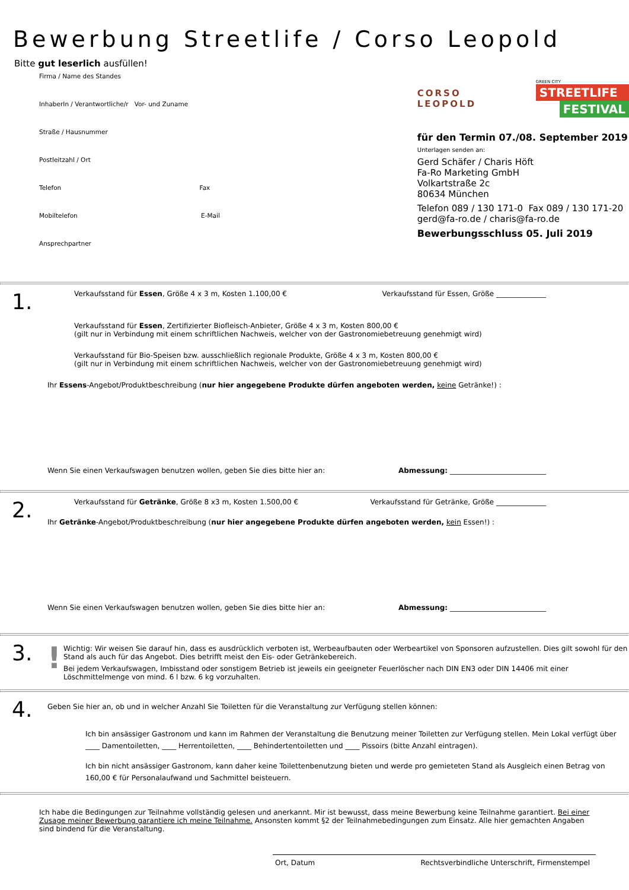Bewerbung Streetlife / Corso Leopold
Bitte gut leserlich ausfüllen!
Firma / Name des Standes
InhaberIn / Verantwortliche/r Vor- und Zuname
Straße / Hausnummer
Postleitzahl / Ort
Telefon Fax
Mobiltelefon E-Mail
Ansprechpartner
CORSO LEOPOLD
GREEN CITY
STREETLIFE
FESTIVAL
für den Termin 07./08. September 2019
Unterlagen senden an:
Gerd Schäfer / Charis Höft
Fa-Ro Marketing GmbH
Volkartstraße 2c
80634 München
Telefon 089 / 130 171-0 Fax 089 / 130 171-20
gerd@fa-ro.de / charis@fa-ro.de
Bewerbungsschluss 05. Juli 2019
1.
Verkaufsstand für Essen, Größe 4 x 3 m, Kosten 1.100,00 € Verkaufsstand für Essen, Größe ______________
Verkaufsstand für Essen, Zertifizierter Biofleisch-Anbieter, Größe 4 x 3 m, Kosten 800,00 €
(gilt nur in Verbindung mit einem schriftlichen Nachweis, welcher von der Gastronomiebetreuung genehmigt wird)
Verkaufsstand für Bio-Speisen bzw. ausschließlich regionale Produkte, Größe 4 x 3 m, Kosten 800,00 €
(gilt nur in Verbindung mit einem schriftlichen Nachweis, welcher von der Gastronomiebetreuung genehmigt wird)
Ihr Essens-Angebot/Produktbeschreibung (nur hier angegebene Produkte dürfen angeboten werden, keine Getränke!) :
Wenn Sie einen Verkaufswagen benutzen wollen, geben Sie dies bitte hier an: Abmessung: ___________________________
2.
Verkaufsstand für Getränke, Größe 8 x3 m, Kosten 1.500,00 € Verkaufsstand für Getränke, Größe ______________
Ihr Getränke-Angebot/Produktbeschreibung (nur hier angegebene Produkte dürfen angeboten werden, kein Essen!) :
Wenn Sie einen Verkaufswagen benutzen wollen, geben Sie dies bitte hier an: Abmessung: ___________________________
3.
!
Wichtig: Wir weisen Sie darauf hin, dass es ausdrücklich verboten ist, Werbeaufbauten oder Werbeartikel von Sponsoren aufzustellen. Dies gilt sowohl für den Stand als auch für das Angebot. Dies betrifft meist den Eis- oder Getränkebereich.
Bei jedem Verkaufswagen, Imbisstand oder sonstigem Betrieb ist jeweils ein geeigneter Feuerlöscher nach DIN EN3 oder DIN 14406 mit einer Löschmittelmenge von mind. 6 l bzw. 6 kg vorzuhalten.
4.
Geben Sie hier an, ob und in welcher Anzahl Sie Toiletten für die Veranstaltung zur Verfügung stellen können:
Ich bin ansässiger Gastronom und kann im Rahmen der Veranstaltung die Benutzung meiner Toiletten zur Verfügung stellen. Mein Lokal verfügt über ____ Damentoiletten, ____ Herrentoiletten, ____ Behindertentoiletten und ____ Pissoirs (bitte Anzahl eintragen).
Ich bin nicht ansässiger Gastronom, kann daher keine Toilettenbenutzung bieten und werde pro gemieteten Stand als Ausgleich einen Betrag von 160,00 € für Personalaufwand und Sachmittel beisteuern.
Ich habe die Bedingungen zur Teilnahme vollständig gelesen und anerkannt. Mir ist bewusst, dass meine Bewerbung keine Teilnahme garantiert. Bei einer Zusage meiner Bewerbung garantiere ich meine Teilnahme. Ansonsten kommt §2 der Teilnahmebedingungen zum Einsatz. Alle hier gemachten Angaben sind bindend für die Veranstaltung.
Ort, Datum Rechtsverbindliche Unterschrift, Firmenstempel